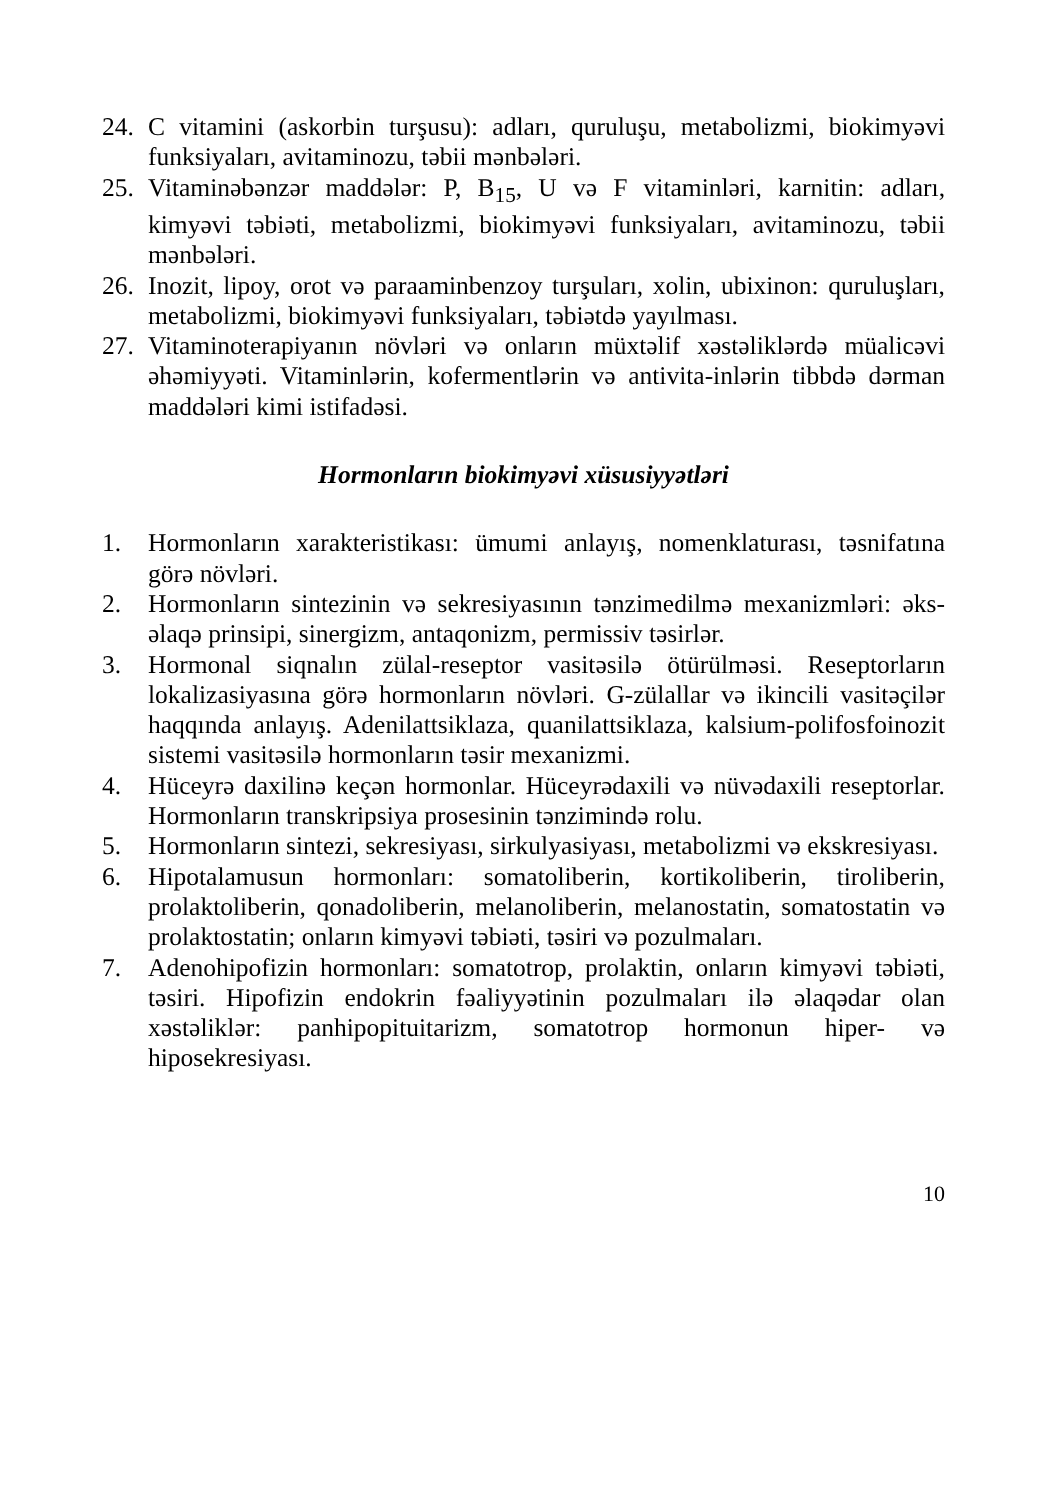24. C vitamini (askorbin turşusu): adları, quruluşu, metabolizmi, biokimyəvi funksiyaları, avitaminozu, təbii mənbələri.
25. Vitaminəbənzər maddələr: P, B<sub>15</sub>, U və F vitaminləri, karnitin: adları, kimyəvi təbiəti, metabolizmi, biokimyəvi funksiyaları, avitaminozu, təbii mənbələri.
26. Inozit, lipoy, orot və paraaminbenzoy turşuları, xolin, ubixinon: quruluşları, metabolizmi, biokimyəvi funksiyaları, təbiətdə yayılması.
27. Vitaminoterapiyanın növləri və onların müxtəlif xəstəliklərdə müalicəvi əhəmiyyəti. Vitaminlərin, kofermentlərin və antivita-inlərin tibbdə dərman maddələri kimi istifadəsi.
Hormonların biokimyəvi xüsusiyyətləri
1. Hormonların xarakteristikası: ümumi anlayış, nomenklaturası, təsnifatına görə növləri.
2. Hormonların sintezinin və sekresiyasının tənzimedilmə mexanizmləri: əks-əlaqə prinsipi, sinergizm, antaqonizm, permissiv təsirlər.
3. Hormonal siqnalın zülal-reseptor vasitəsilə ötürülməsi. Reseptorların lokalizasiyasına görə hormonların növləri. G-zülallar və ikincili vasitəçilər haqqında anlayış. Adenilattsiklaza, quanilattsiklaza, kalsium-polifosfoinozit sistemi vasitəsilə hormonların təsir mexanizmi.
4. Hüceyrə daxilinə keçən hormonlar. Hüceyrədaxili və nüvədaxili reseptorlar. Hormonların transkripsiya prosesinin tənzimində rolu.
5. Hormonların sintezi, sekresiyası, sirkulyasiyası, metabolizmi və ekskresiyası.
6. Hipotalamusun hormonları: somatoliberin, kortikoliberin, tiroliberin, prolaktoliberin, qonadoliberin, melanoliberin, melanostatin, somatostatin və prolaktostatin; onların kimyəvi təbiəti, təsiri və pozulmaları.
7. Adenohipofizin hormonları: somatotrop, prolaktin, onların kimyəvi təbiəti, təsiri. Hipofizin endokrin fəaliyyətinin pozulmaları ilə əlaqədar olan xəstəliklər: panhipopituitarizm, somatotrop hormonun hiper- və hiposekresiyası.
10